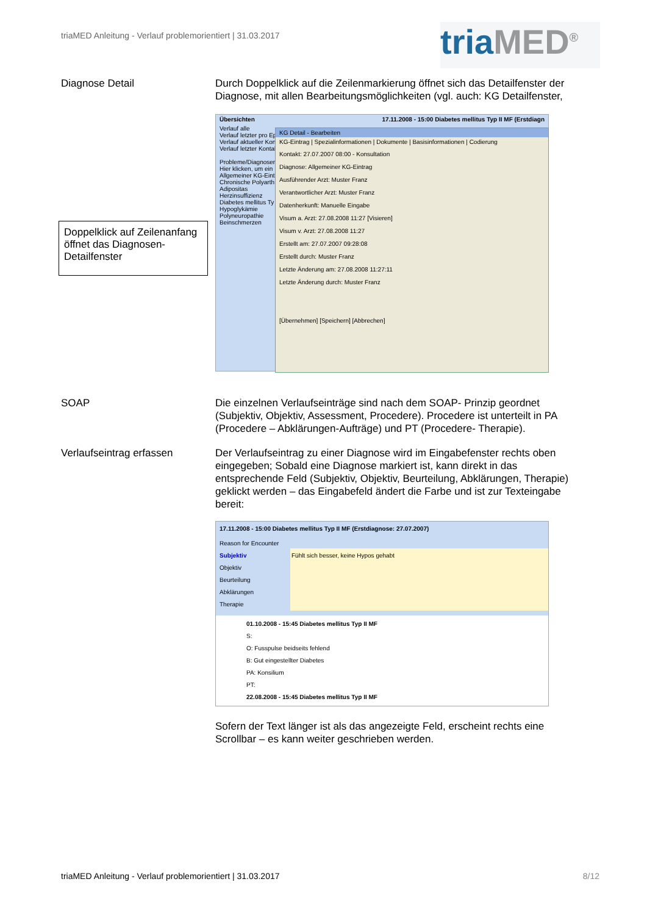triaMED Anleitung - Verlauf problemorientiert | 31.03.2017
triaMED<sup>®</sup>
Diagnose Detail Durch Doppelklick auf die Zeilenmarkierung öffnet sich das Detailfenster der Diagnose, mit allen Bearbeitungsmöglichkeiten (vgl. auch: KG Detailfenster,
Übersichten 17.11.2008 - 15:00 Diabetes mellitus Typ II MF (Erstdiagn
Verlauf alle
Verlauf letzter pro Episode
Verlauf aktueller Kontakt
Verlauf letzter Kontakt
Probleme/Diagnosen
Hier klicken, um ein
Allgemeiner KG-Eint
Chronische Polyarth
Adipositas
Herzinsuffizienz
Diabetes mellitus Ty
Hypoglykämie
Polyneuropathie
Beinschmerzen
KG Detail - Bearbeiten
KG-Eintrag | Spezialinformationen | Dokumente | Basisinformationen | Codierung
Kontakt: 27.07.2007 08:00 - Konsultation
Diagnose: Allgemeiner KG-Eintrag
Ausführender Arzt: Muster Franz
Verantwortlicher Arzt: Muster Franz
Datenherkunft: Manuelle Eingabe
Visum a. Arzt: 27.08.2008 11:27 [Visieren]
Visum v. Arzt: 27.08.2008 11:27
Erstellt am: 27.07.2007 09:28:08
Erstellt durch: Muster Franz
Letzte Änderung am: 27.08.2008 11:27:11
Letzte Änderung durch: Muster Franz
[Übernehmen] [Speichern] [Abbrechen]
Doppelklick auf Zeilenanfang öffnet das Diagnosen- Detailfenster
SOAP Die einzelnen Verlaufseinträge sind nach dem SOAP- Prinzip geordnet (Subjektiv, Objektiv, Assessment, Procedere). Procedere ist unterteilt in PA (Procedere – Abklärungen-Aufträge) und PT (Procedere- Therapie).
Verlaufseintrag erfassen Der Verlaufseintrag zu einer Diagnose wird im Eingabefenster rechts oben eingegeben; Sobald eine Diagnose markiert ist, kann direkt in das entsprechende Feld (Subjektiv, Objektiv, Beurteilung, Abklärungen, Therapie) geklickt werden – das Eingabefeld ändert die Farbe und ist zur Texteingabe bereit:
17.11.2008 - 15:00 Diabetes mellitus Typ II MF (Erstdiagnose: 27.07.2007)
Reason for Encounter
Subjektiv
Objektiv
Beurteilung
Abklärungen
Therapie
Fühlt sich besser, keine Hypos gehabt
01.10.2008 - 15:45 Diabetes mellitus Typ II MF
S:
O: Fusspulse beidseits fehlend
B: Gut eingestellter Diabetes
PA: Konsilium
PT:
22.08.2008 - 15:45 Diabetes mellitus Typ II MF
Sofern der Text länger ist als das angezeigte Feld, erscheint rechts eine Scrollbar – es kann weiter geschrieben werden.
triaMED Anleitung - Verlauf problemorientiert | 31.03.2017 8/12